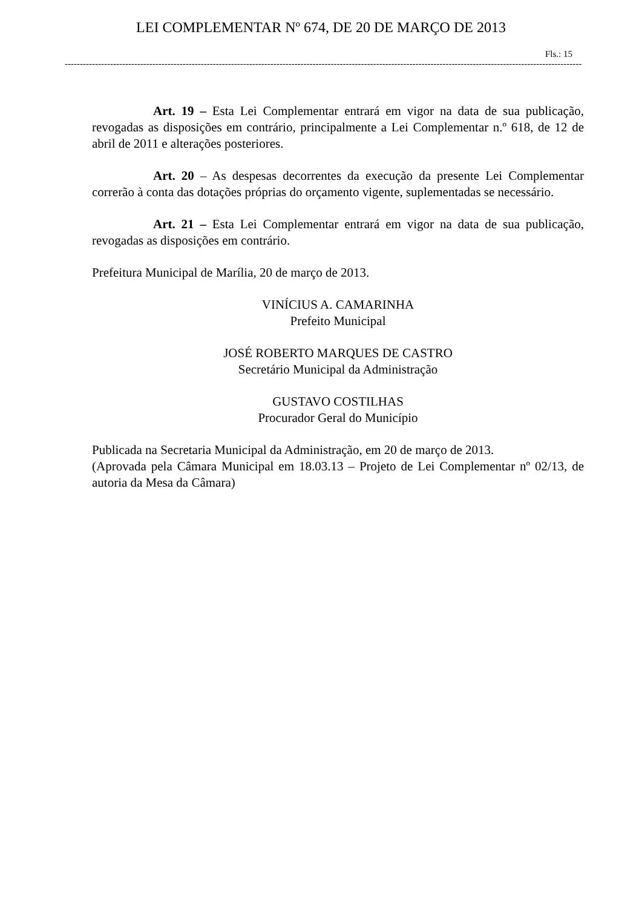LEI COMPLEMENTAR Nº 674, DE 20 DE MARÇO DE 2013
Fls.: 15
------------------------------------------------------------------------------------------------------------------------------------------------------------------------------------------------
Art. 19 – Esta Lei Complementar entrará em vigor na data de sua publicação, revogadas as disposições em contrário, principalmente a Lei Complementar n.º 618, de 12 de abril de 2011 e alterações posteriores.
Art. 20 – As despesas decorrentes da execução da presente Lei Complementar correrão à conta das dotações próprias do orçamento vigente, suplementadas se necessário.
Art. 21 – Esta Lei Complementar entrará em vigor na data de sua publicação, revogadas as disposições em contrário.
Prefeitura Municipal de Marília, 20 de março de 2013.
VINÍCIUS A. CAMARINHA
Prefeito Municipal
JOSÉ ROBERTO MARQUES DE CASTRO
Secretário Municipal da Administração
GUSTAVO COSTILHAS
Procurador Geral do Município
Publicada na Secretaria Municipal da Administração, em 20 de março de 2013.
(Aprovada pela Câmara Municipal em 18.03.13 – Projeto de Lei Complementar nº 02/13, de autoria da Mesa da Câmara)